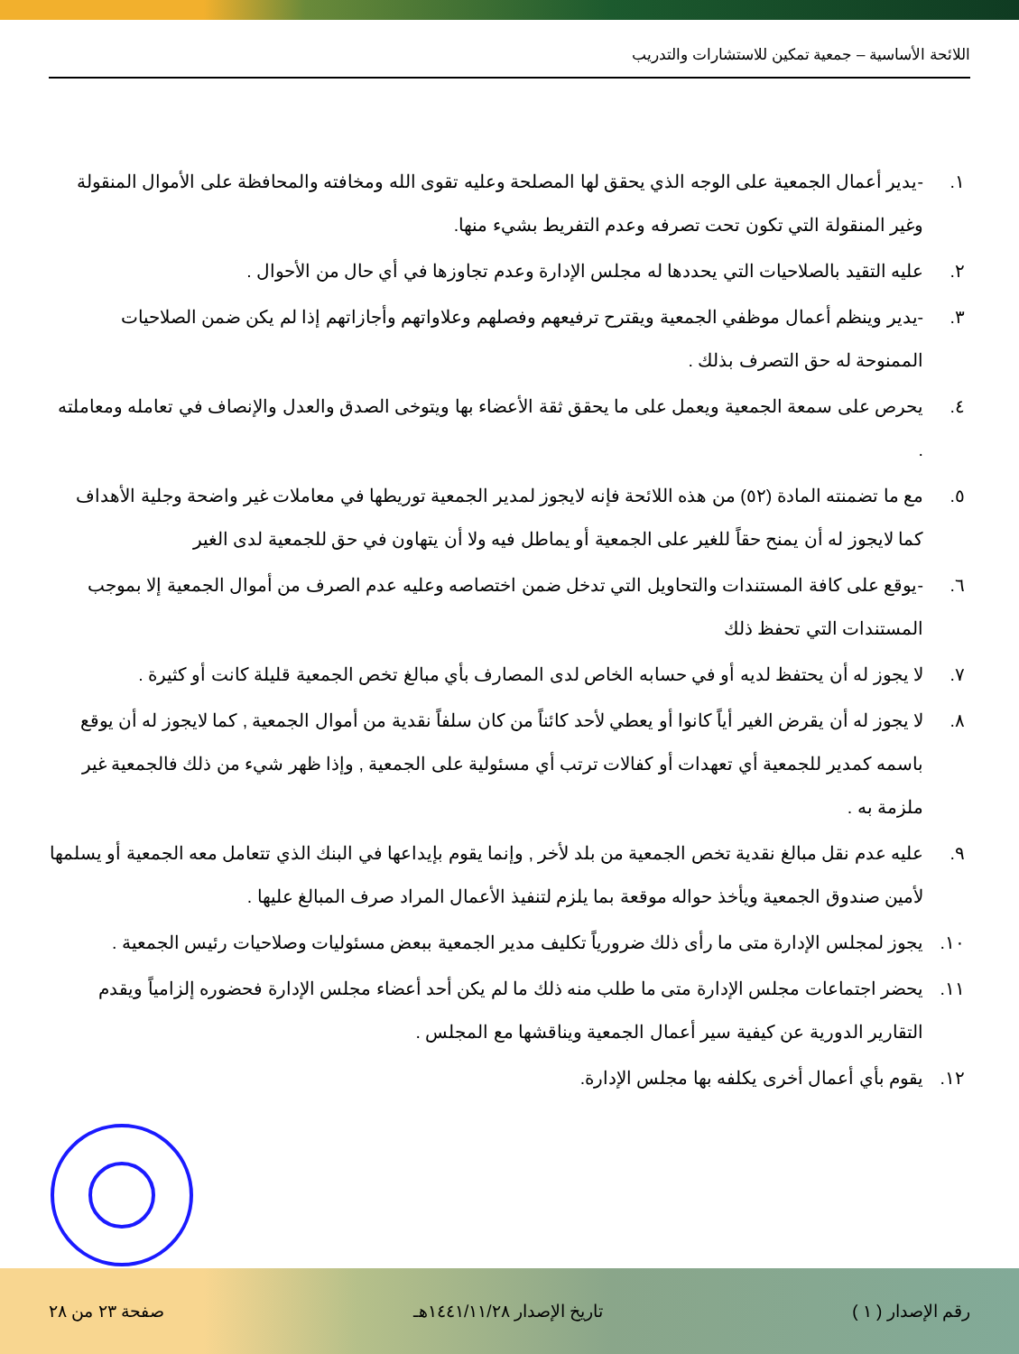اللائحة الأساسية – جمعية تمكين للاستشارات والتدريب
١. -يدير أعمال الجمعية على الوجه الذي يحقق لها المصلحة وعليه تقوى الله ومخافته والمحافظة على الأموال المنقولة وغير المنقولة التي تكون تحت تصرفه وعدم التفريط بشيء منها.
٢. عليه التقيد بالصلاحيات التي يحددها له مجلس الإدارة وعدم تجاوزها في أي حال من الأحوال .
٣. -يدير وينظم أعمال موظفي الجمعية ويقترح ترفيعهم وفصلهم وعلاواتهم وأجازاتهم إذا لم يكن ضمن الصلاحيات الممنوحة له حق التصرف بذلك .
٤. يحرص على سمعة الجمعية ويعمل على ما يحقق ثقة الأعضاء بها ويتوخى الصدق والعدل والإنصاف في تعامله ومعاملته .
٥. مع ما تضمنته المادة (٥٢) من هذه اللائحة فإنه لايجوز لمدير الجمعية توريطها في معاملات غير واضحة وجلية الأهداف كما لايجوز له أن يمنح حقاً للغير على الجمعية أو يماطل فيه ولا أن يتهاون في حق للجمعية لدى الغير
٦. -يوقع على كافة المستندات والتحاويل التي تدخل ضمن اختصاصه وعليه عدم الصرف من أموال الجمعية إلا بموجب المستندات التي تحفظ ذلك
٧. لا يجوز له أن يحتفظ لديه أو في حسابه الخاص لدى المصارف بأي مبالغ تخص الجمعية قليلة كانت أو كثيرة .
٨. لا يجوز له أن يقرض الغير أياً كانوا أو يعطي لأحد كائناً من كان سلفاً نقدية من أموال الجمعية , كما لايجوز له أن يوقع باسمه كمدير للجمعية أي تعهدات أو كفالات ترتب أي مسئولية على الجمعية , وإذا ظهر شيء من ذلك فالجمعية غير ملزمة به .
٩. عليه عدم نقل مبالغ نقدية تخص الجمعية من بلد لأخر , وإنما يقوم بإيداعها في البنك الذي تتعامل معه الجمعية أو يسلمها لأمين صندوق الجمعية ويأخذ حواله موقعة بما يلزم لتنفيذ الأعمال المراد صرف المبالغ عليها .
١٠. يجوز لمجلس الإدارة متى ما رأى ذلك ضرورياً تكليف مدير الجمعية ببعض مسئوليات وصلاحيات رئيس الجمعية .
١١. يحضر اجتماعات مجلس الإدارة متى ما طلب منه ذلك ما لم يكن أحد أعضاء مجلس الإدارة فحضوره إلزامياً ويقدم التقارير الدورية عن كيفية سير أعمال الجمعية ويناقشها مع المجلس .
١٢. يقوم بأي أعمال أخرى يكلفه بها مجلس الإدارة.
رقم الإصدار ( ١ ) تاريخ الإصدار ١٤٤١/١١/٢٨هـ صفحة ٢٣ من ٢٨